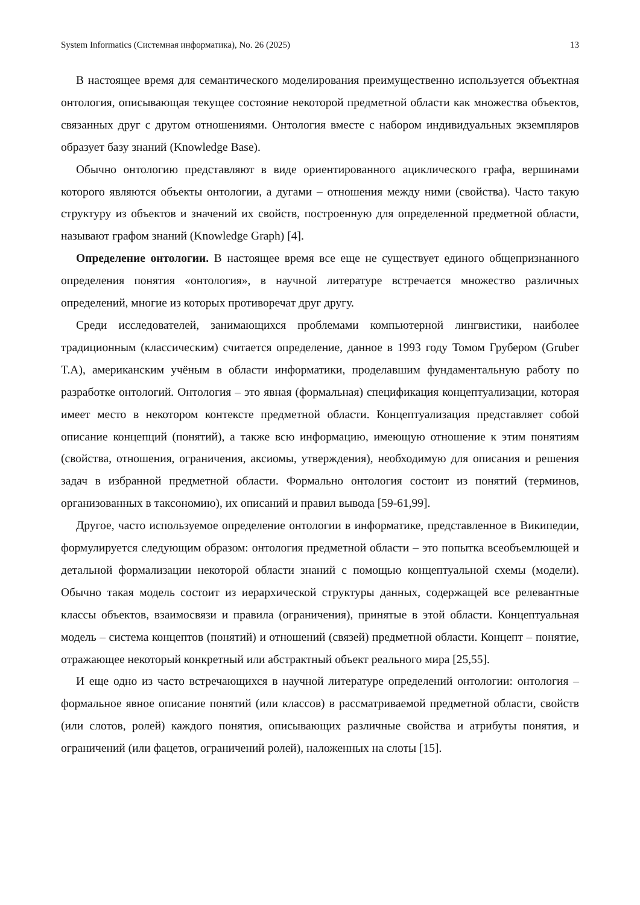System Informatics (Системная информатика), No. 26 (2025) 13
В настоящее время для семантического моделирования преимущественно используется объектная онтология, описывающая текущее состояние некоторой предметной области как множества объектов, связанных друг с другом отношениями. Онтология вместе с набором индивидуальных экземпляров образует базу знаний (Knowledge Base).
Обычно онтологию представляют в виде ориентированного ациклического графа, вершинами которого являются объекты онтологии, а дугами – отношения между ними (свойства). Часто такую структуру из объектов и значений их свойств, построенную для определенной предметной области, называют графом знаний (Knowledge Graph) [4].
Определение онтологии. В настоящее время все еще не существует единого общепризнанного определения понятия «онтология», в научной литературе встречается множество различных определений, многие из которых противоречат друг другу.
Среди исследователей, занимающихся проблемами компьютерной лингвистики, наиболее традиционным (классическим) считается определение, данное в 1993 году Томом Грубером (Gruber T.A), американским учёным в области информатики, проделавшим фундаментальную работу по разработке онтологий. Онтология – это явная (формальная) спецификация концептуализации, которая имеет место в некотором контексте предметной области. Концептуализация представляет собой описание концепций (понятий), а также всю информацию, имеющую отношение к этим понятиям (свойства, отношения, ограничения, аксиомы, утверждения), необходимую для описания и решения задач в избранной предметной области. Формально онтология состоит из понятий (терминов, организованных в таксономию), их описаний и правил вывода [59-61,99].
Другое, часто используемое определение онтологии в информатике, представленное в Википедии, формулируется следующим образом: онтология предметной области – это попытка всеобъемлющей и детальной формализации некоторой области знаний с помощью концептуальной схемы (модели). Обычно такая модель состоит из иерархической структуры данных, содержащей все релевантные классы объектов, взаимосвязи и правила (ограничения), принятые в этой области. Концептуальная модель – система концептов (понятий) и отношений (связей) предметной области. Концепт – понятие, отражающее некоторый конкретный или абстрактный объект реального мира [25,55].
И еще одно из часто встречающихся в научной литературе определений онтологии: онтология – формальное явное описание понятий (или классов) в рассматриваемой предметной области, свойств (или слотов, ролей) каждого понятия, описывающих различные свойства и атрибуты понятия, и ограничений (или фацетов, ограничений ролей), наложенных на слоты [15].